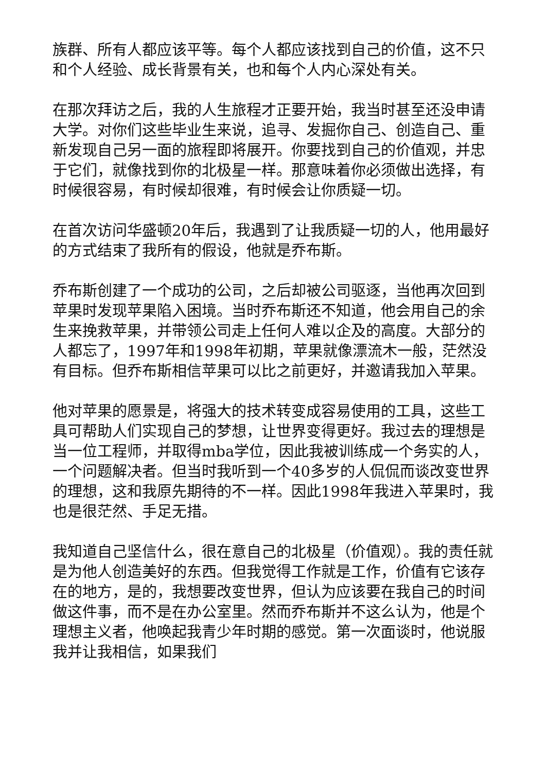族群、所有人都应该平等。每个人都应该找到自己的价值，这不只和个人经验、成长背景有关，也和每个人内心深处有关。
在那次拜访之后，我的人生旅程才正要开始，我当时甚至还没申请大学。对你们这些毕业生来说，追寻、发掘你自己、创造自己、重新发现自己另一面的旅程即将展开。你要找到自己的价值观，并忠于它们，就像找到你的北极星一样。那意味着你必须做出选择，有时候很容易，有时候却很难，有时候会让你质疑一切。
在首次访问华盛顿20年后，我遇到了让我质疑一切的人，他用最好的方式结束了我所有的假设，他就是乔布斯。
乔布斯创建了一个成功的公司，之后却被公司驱逐，当他再次回到苹果时发现苹果陷入困境。当时乔布斯还不知道，他会用自己的余生来挽救苹果，并带领公司走上任何人难以企及的高度。大部分的人都忘了，1997年和1998年初期，苹果就像漂流木一般，茫然没有目标。但乔布斯相信苹果可以比之前更好，并邀请我加入苹果。
他对苹果的愿景是，将强大的技术转变成容易使用的工具，这些工具可帮助人们实现自己的梦想，让世界变得更好。我过去的理想是当一位工程师，并取得mba学位，因此我被训练成一个务实的人，一个问题解决者。但当时我听到一个40多岁的人侃侃而谈改变世界的理想，这和我原先期待的不一样。因此1998年我进入苹果时，我也是很茫然、手足无措。
我知道自己坚信什么，很在意自己的北极星（价值观）。我的责任就是为他人创造美好的东西。但我觉得工作就是工作，价值有它该存在的地方，是的，我想要改变世界，但认为应该要在我自己的时间做这件事，而不是在办公室里。然而乔布斯并不这么认为，他是个理想主义者，他唤起我青少年时期的感觉。第一次面谈时，他说服我并让我相信，如果我们